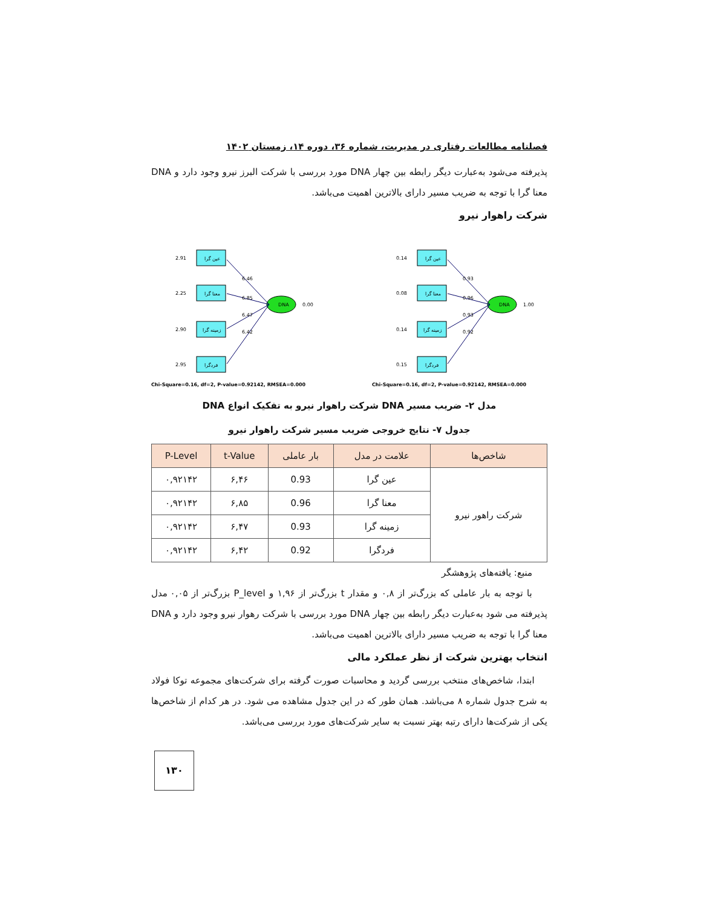فصلنامه مطالعات رفتاری در مدیریت، شماره ۳۶، دوره ۱۴، زمستان ۱۴۰۲
پذیرفته می‌شود به‌عبارت دیگر رابطه بین چهار DNA مورد بررسی با شرکت البرز نیرو وجود دارد و DNA معنا گرا با توجه به ضریب مسیر دارای بالاترین اهمیت می‌باشد.
شرکت راهوار نیرو
عین گرا
معنا گرا
زمینه گرا
فردگرا
2.91
2.25
2.90
2.95
DNA
0.00
6.46
6.85
6.47
6.42
Chi-Square=0.16, df=2, P-value=0.92142, RMSEA=0.000
عین گرا
معنا گرا
زمینه گرا
فردگرا
0.14
0.08
0.14
0.15
DNA
1.00
0.93
0.96
0.93
0.92
Chi-Square=0.16, df=2, P-value=0.92142, RMSEA=0.000
مدل ۲- ضریب مسیر DNA شرکت راهوار نیرو به تفکیک انواع DNA
جدول ۷- نتایج خروجی ضریب مسیر شرکت راهوار نیرو
| شاخص‌ها | علامت در مدل | بار عاملی | t-Value | P-Level |
| --- | --- | --- | --- | --- |
| شرکت راهور نیرو | عین گرا | 0.93 | ۶,۴۶ | ۰,۹۲۱۴۲ |
| | معنا گرا | 0.96 | ۶,۸۵ | ۰,۹۲۱۴۲ |
| | زمینه گرا | 0.93 | ۶,۴۷ | ۰,۹۲۱۴۲ |
| | فردگرا | 0.92 | ۶,۴۲ | ۰,۹۲۱۴۲ |
منبع: یافته‌های پژوهشگر
با توجه به بار عاملی که بزرگ‌تر از ۰,۸ و مقدار t بزرگ‌تر از ۱,۹۶ و P_level بزرگ‌تر از ۰,۰۵ مدل پذیرفته می شود به‌عبارت دیگر رابطه بین چهار DNA مورد بررسی با شرکت رهوار نیرو وجود دارد و DNA معنا گرا با توجه به ضریب مسیر دارای بالاترین اهمیت می‌باشد.
انتخاب بهترین شرکت از نظر عملکرد مالی
ابتدا، شاخص‌های منتخب بررسی گردید و محاسبات صورت گرفته برای شرکت‌های مجموعه توکا فولاد به شرح جدول شماره ۸ می‌باشد. همان طور که در این جدول مشاهده می شود. در هر کدام از شاخص‌ها یکی از شرکت‌ها دارای رتبه بهتر نسبت به سایر شرکت‌های مورد بررسی می‌باشد.
۱۳۰